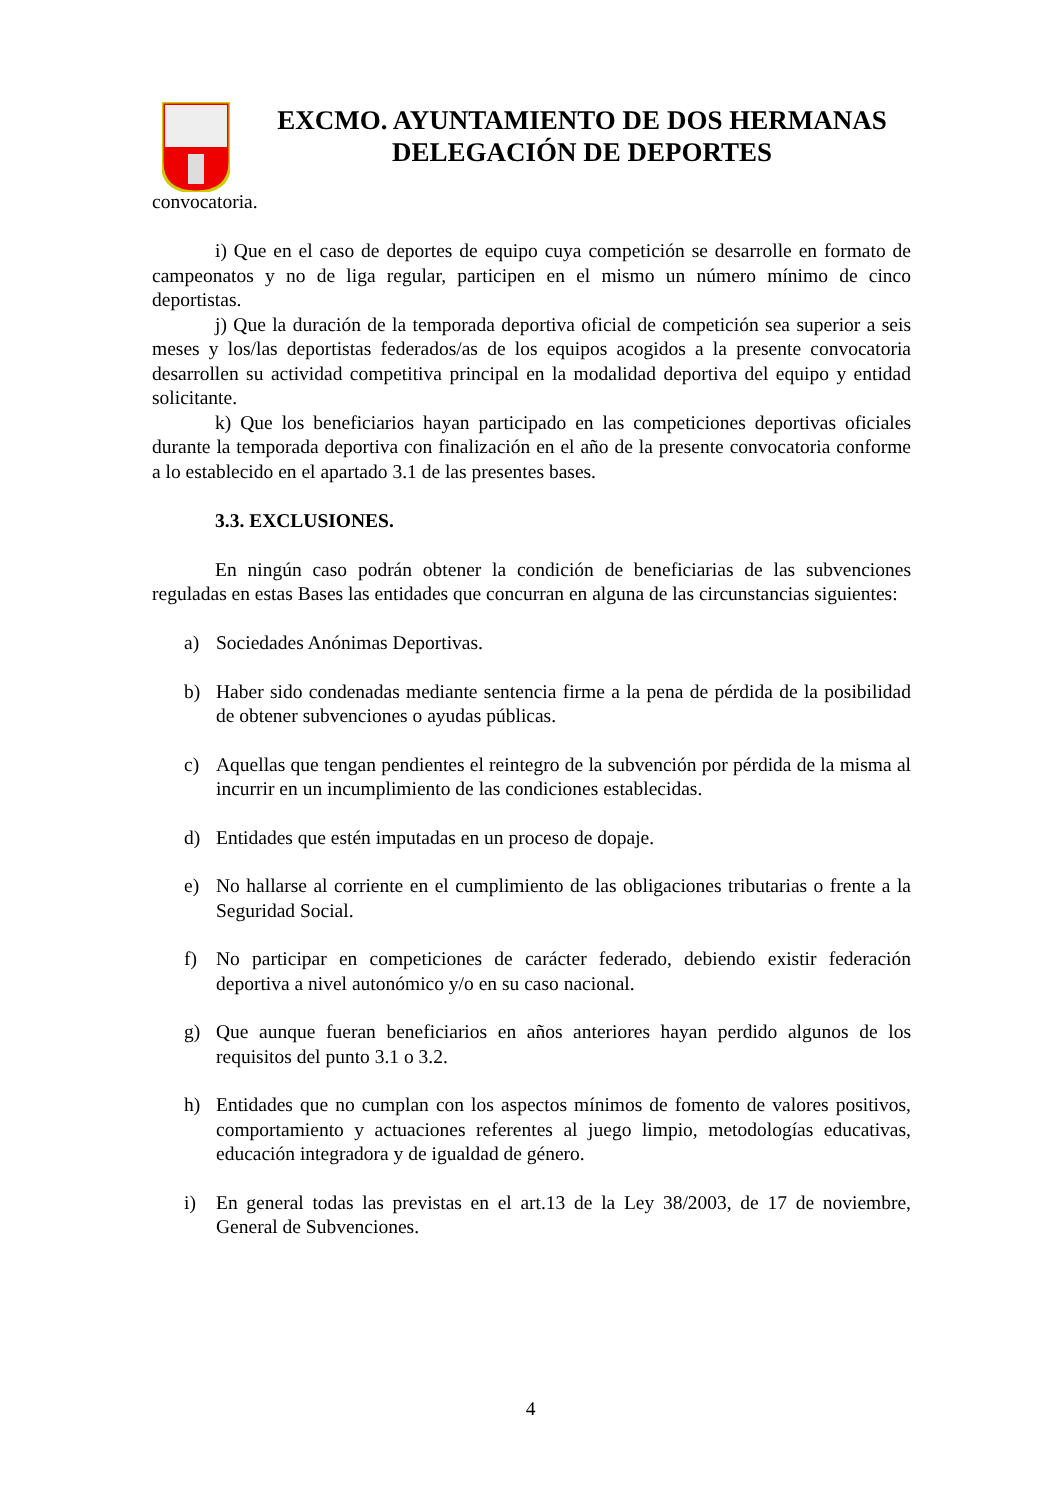EXCMO. AYUNTAMIENTO DE DOS HERMANAS
DELEGACIÓN DE DEPORTES
convocatoria.
i) Que en el caso de deportes de equipo cuya competición se desarrolle en formato de campeonatos y no de liga regular, participen en el mismo un número mínimo de cinco deportistas.
j) Que la duración de la temporada deportiva oficial de competición sea superior a seis meses y los/las deportistas federados/as de los equipos acogidos a la presente convocatoria desarrollen su actividad competitiva principal en la modalidad deportiva del equipo y entidad solicitante.
k) Que los beneficiarios hayan participado en las competiciones deportivas oficiales durante la temporada deportiva con finalización en el año de la presente convocatoria conforme a lo establecido en el apartado 3.1 de las presentes bases.
3.3. EXCLUSIONES.
En ningún caso podrán obtener la condición de beneficiarias de las subvenciones reguladas en estas Bases las entidades que concurran en alguna de las circunstancias siguientes:
a) Sociedades Anónimas Deportivas.
b) Haber sido condenadas mediante sentencia firme a la pena de pérdida de la posibilidad de obtener subvenciones o ayudas públicas.
c) Aquellas que tengan pendientes el reintegro de la subvención por pérdida de la misma al incurrir en un incumplimiento de las condiciones establecidas.
d) Entidades que estén imputadas en un proceso de dopaje.
e) No hallarse al corriente en el cumplimiento de las obligaciones tributarias o frente a la Seguridad Social.
f) No participar en competiciones de carácter federado, debiendo existir federación deportiva a nivel autonómico y/o en su caso nacional.
g) Que aunque fueran beneficiarios en años anteriores hayan perdido algunos de los requisitos del punto 3.1 o 3.2.
h) Entidades que no cumplan con los aspectos mínimos de fomento de valores positivos, comportamiento y actuaciones referentes al juego limpio, metodologías educativas, educación integradora y de igualdad de género.
i) En general todas las previstas en el art.13 de la Ley 38/2003, de 17 de noviembre, General de Subvenciones.
4